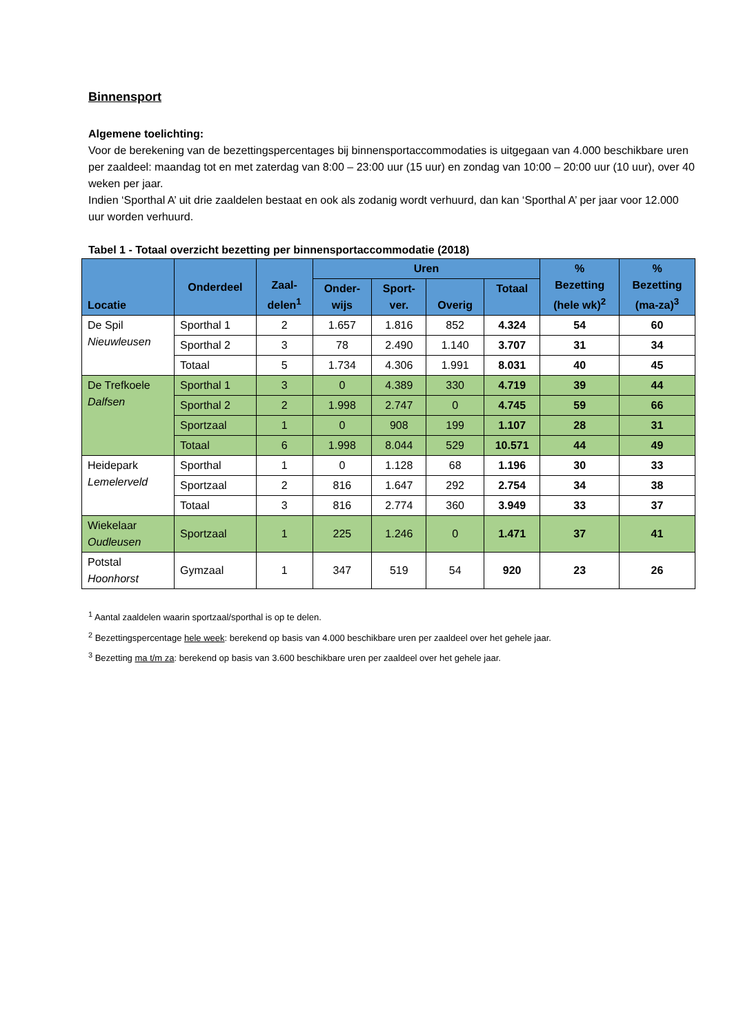Binnensport
Algemene toelichting:
Voor de berekening van de bezettingspercentages bij binnensportaccommodaties is uitgegaan van 4.000 beschikbare uren per zaaldeel: maandag tot en met zaterdag van 8:00 – 23:00 uur (15 uur) en zondag van 10:00 – 20:00 uur (10 uur), over 40 weken per jaar.
Indien ‘Sporthal A’ uit drie zaaldelen bestaat en ook als zodanig wordt verhuurd, dan kan ‘Sporthal A’ per jaar voor 12.000 uur worden verhuurd.
Tabel 1 - Totaal overzicht bezetting per binnensportaccommodatie (2018)
| Locatie | Onderdeel | Zaal- delen<sup>1</sup> | Uren | | | | % Bezetting (hele wk)<sup>2</sup> | % Bezetting (ma-za)<sup>3</sup> |
| --- | --- | --- | --- | --- | --- | --- | --- | --- |
| | | | Onder- wijs | Sport- ver. | Overig | Totaal | | |
| De Spil Nieuwleusen | Sporthal 1 | 2 | 1.657 | 1.816 | 852 | 4.324 | 54 | 60 |
| | Sporthal 2 | 3 | 78 | 2.490 | 1.140 | 3.707 | 31 | 34 |
| | Totaal | 5 | 1.734 | 4.306 | 1.991 | 8.031 | 40 | 45 |
| De Trefkoele Dalfsen | Sporthal 1 | 3 | 0 | 4.389 | 330 | 4.719 | 39 | 44 |
| | Sporthal 2 | 2 | 1.998 | 2.747 | 0 | 4.745 | 59 | 66 |
| | Sportzaal | 1 | 0 | 908 | 199 | 1.107 | 28 | 31 |
| | Totaal | 6 | 1.998 | 8.044 | 529 | 10.571 | 44 | 49 |
| Heidepark Lemelerveld | Sporthal | 1 | 0 | 1.128 | 68 | 1.196 | 30 | 33 |
| | Sportzaal | 2 | 816 | 1.647 | 292 | 2.754 | 34 | 38 |
| | Totaal | 3 | 816 | 2.774 | 360 | 3.949 | 33 | 37 |
| Wiekelaar Oudleusen | Sportzaal | 1 | 225 | 1.246 | 0 | 1.471 | 37 | 41 |
| Potstal Hoonhorst | Gymzaal | 1 | 347 | 519 | 54 | 920 | 23 | 26 |
<sup>1</sup> Aantal zaaldelen waarin sportzaal/sporthal is op te delen.
<sup>2</sup> Bezettingspercentage hele week: berekend op basis van 4.000 beschikbare uren per zaaldeel over het gehele jaar.
<sup>3</sup> Bezetting ma t/m za: berekend op basis van 3.600 beschikbare uren per zaaldeel over het gehele jaar.